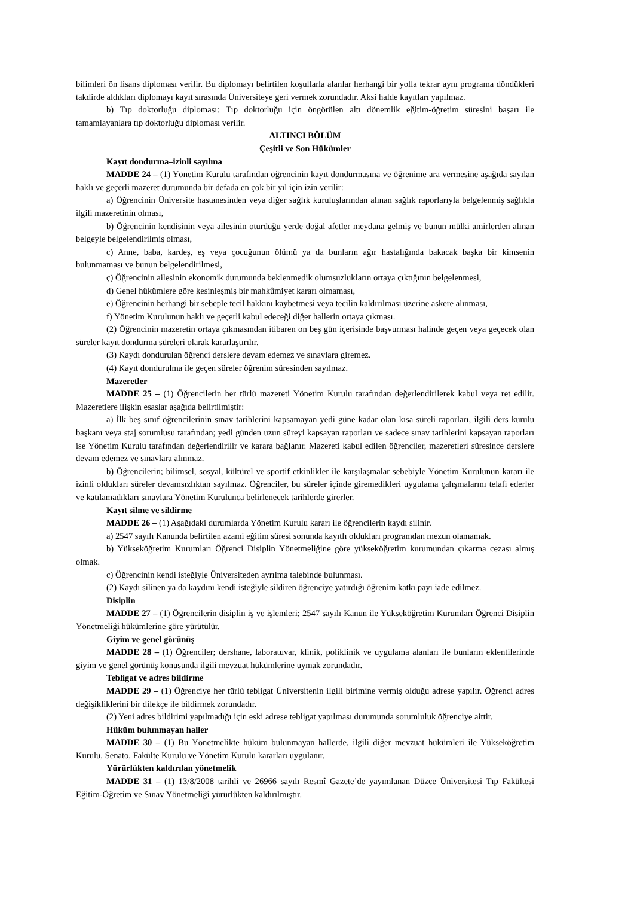bilimleri ön lisans diploması verilir. Bu diplomayı belirtilen koşullarla alanlar herhangi bir yolla tekrar aynı programa döndükleri takdirde aldıkları diplomayı kayıt sırasında Üniversiteye geri vermek zorundadır. Aksi halde kayıtları yapılmaz.
b) Tıp doktorluğu diploması: Tıp doktorluğu için öngörülen altı dönemlik eğitim-öğretim süresini başarı ile tamamlayanlara tıp doktorluğu diploması verilir.
ALTINCI BÖLÜM
Çeşitli ve Son Hükümler
Kayıt dondurma–izinli sayılma
MADDE 24 – (1) Yönetim Kurulu tarafından öğrencinin kayıt dondurmasına ve öğrenime ara vermesine aşağıda sayılan haklı ve geçerli mazeret durumunda bir defada en çok bir yıl için izin verilir:
a) Öğrencinin Üniversite hastanesinden veya diğer sağlık kuruluşlarından alınan sağlık raporlarıyla belgelenmiş sağlıkla ilgili mazeretinin olması,
b) Öğrencinin kendisinin veya ailesinin oturduğu yerde doğal afetler meydana gelmiş ve bunun mülki amirlerden alınan belgeyle belgelendirilmiş olması,
c) Anne, baba, kardeş, eş veya çocuğunun ölümü ya da bunların ağır hastalığında bakacak başka bir kimsenin bulunmaması ve bunun belgelendirilmesi,
ç) Öğrencinin ailesinin ekonomik durumunda beklenmedik olumsuzlukların ortaya çıktığının belgelenmesi,
d) Genel hükümlere göre kesinleşmiş bir mahkûmiyet kararı olmaması,
e) Öğrencinin herhangi bir sebeple tecil hakkını kaybetmesi veya tecilin kaldırılması üzerine askere alınması,
f) Yönetim Kurulunun haklı ve geçerli kabul edeceği diğer hallerin ortaya çıkması.
(2) Öğrencinin mazeretin ortaya çıkmasından itibaren on beş gün içerisinde başvurması halinde geçen veya geçecek olan süreler kayıt dondurma süreleri olarak kararlaştırılır.
(3) Kaydı dondurulan öğrenci derslere devam edemez ve sınavlara giremez.
(4) Kayıt dondurulma ile geçen süreler öğrenim süresinden sayılmaz.
Mazeretler
MADDE 25 – (1) Öğrencilerin her türlü mazereti Yönetim Kurulu tarafından değerlendirilerek kabul veya ret edilir. Mazeretlere ilişkin esaslar aşağıda belirtilmiştir:
a) İlk beş sınıf öğrencilerinin sınav tarihlerini kapsamayan yedi güne kadar olan kısa süreli raporları, ilgili ders kurulu başkanı veya staj sorumlusu tarafından; yedi günden uzun süreyi kapsayan raporları ve sadece sınav tarihlerini kapsayan raporları ise Yönetim Kurulu tarafından değerlendirilir ve karara bağlanır. Mazereti kabul edilen öğrenciler, mazeretleri süresince derslere devam edemez ve sınavlara alınmaz.
b) Öğrencilerin; bilimsel, sosyal, kültürel ve sportif etkinlikler ile karşılaşmalar sebebiyle Yönetim Kurulunun kararı ile izinli oldukları süreler devamsızlıktan sayılmaz. Öğrenciler, bu süreler içinde giremedikleri uygulama çalışmalarını telafi ederler ve katılamadıkları sınavlara Yönetim Kurulunca belirlenecek tarihlerde girerler.
Kayıt silme ve sildirme
MADDE 26 – (1) Aşağıdaki durumlarda Yönetim Kurulu kararı ile öğrencilerin kaydı silinir.
a) 2547 sayılı Kanunda belirtilen azami eğitim süresi sonunda kayıtlı oldukları programdan mezun olamamak.
b) Yükseköğretim Kurumları Öğrenci Disiplin Yönetmeliğine göre yükseköğretim kurumundan çıkarma cezası almış olmak.
c) Öğrencinin kendi isteğiyle Üniversiteden ayrılma talebinde bulunması.
(2) Kaydı silinen ya da kaydını kendi isteğiyle sildiren öğrenciye yatırdığı öğrenim katkı payı iade edilmez.
Disiplin
MADDE 27 – (1) Öğrencilerin disiplin iş ve işlemleri; 2547 sayılı Kanun ile Yükseköğretim Kurumları Öğrenci Disiplin Yönetmeliği hükümlerine göre yürütülür.
Giyim ve genel görünüş
MADDE 28 – (1) Öğrenciler; dershane, laboratuvar, klinik, poliklinik ve uygulama alanları ile bunların eklentilerinde giyim ve genel görünüş konusunda ilgili mevzuat hükümlerine uymak zorundadır.
Tebligat ve adres bildirme
MADDE 29 – (1) Öğrenciye her türlü tebligat Üniversitenin ilgili birimine vermiş olduğu adrese yapılır. Öğrenci adres değişikliklerini bir dilekçe ile bildirmek zorundadır.
(2) Yeni adres bildirimi yapılmadığı için eski adrese tebligat yapılması durumunda sorumluluk öğrenciye aittir.
Hüküm bulunmayan haller
MADDE 30 – (1) Bu Yönetmelikte hüküm bulunmayan hallerde, ilgili diğer mevzuat hükümleri ile Yükseköğretim Kurulu, Senato, Fakülte Kurulu ve Yönetim Kurulu kararları uygulanır.
Yürürlükten kaldırılan yönetmelik
MADDE 31 – (1) 13/8/2008 tarihli ve 26966 sayılı Resmî Gazete’de yayımlanan Düzce Üniversitesi Tıp Fakültesi Eğitim-Öğretim ve Sınav Yönetmeliği yürürlükten kaldırılmıştır.